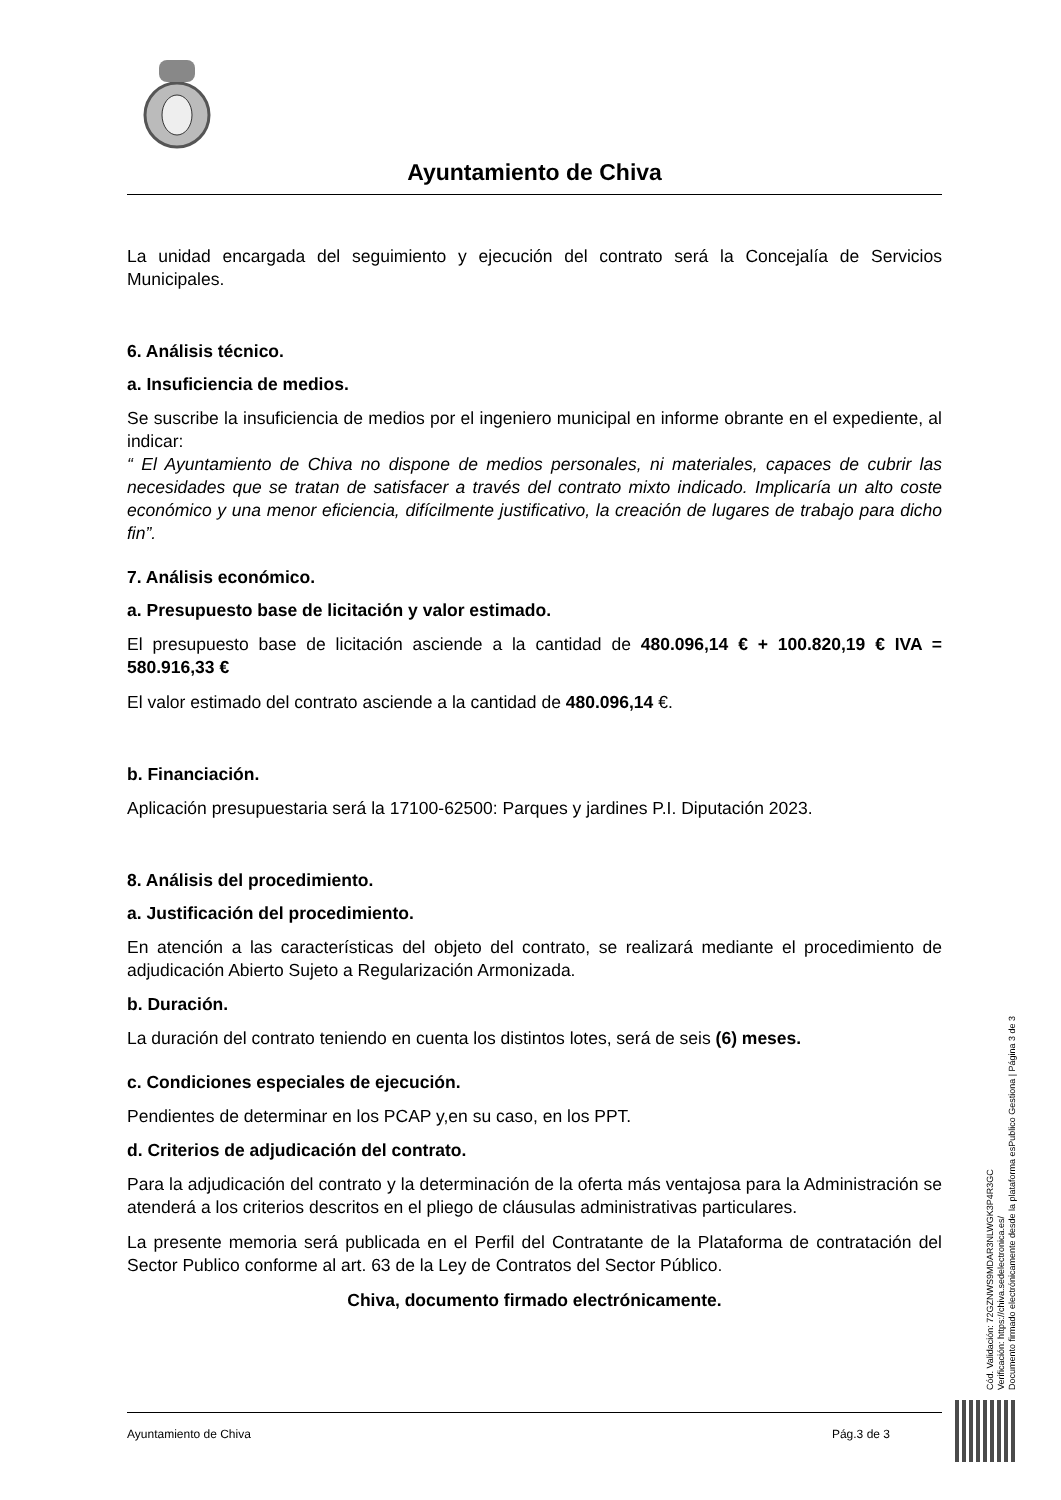Ayuntamiento de Chiva
La unidad encargada del seguimiento y ejecución del contrato será la Concejalía de Servicios Municipales.
6. Análisis técnico.
a. Insuficiencia de medios.
Se suscribe la insuficiencia de medios por el ingeniero municipal en informe obrante en el expediente, al indicar:
“ El Ayuntamiento de Chiva no dispone de medios personales, ni materiales, capaces de cubrir las necesidades que se tratan de satisfacer a través del contrato mixto indicado. Implicaría un alto coste económico y una menor eficiencia, difícilmente justificativo, la creación de lugares de trabajo para dicho fin”.
7. Análisis económico.
a. Presupuesto base de licitación y valor estimado.
El presupuesto base de licitación asciende a la cantidad de 480.096,14 € + 100.820,19 € IVA = 580.916,33 €
El valor estimado del contrato asciende a la cantidad de 480.096,14 €.
b. Financiación.
Aplicación presupuestaria será la 17100-62500: Parques y jardines P.I. Diputación 2023.
8. Análisis del procedimiento.
a. Justificación del procedimiento.
En atención a las características del objeto del contrato, se realizará mediante el procedimiento de adjudicación Abierto Sujeto a Regularización Armonizada.
b. Duración.
La duración del contrato teniendo en cuenta los distintos lotes, será de seis (6) meses.
c. Condiciones especiales de ejecución.
Pendientes de determinar en los PCAP y,en su caso, en los PPT.
d. Criterios de adjudicación del contrato.
Para la adjudicación del contrato y la determinación de la oferta más ventajosa para la Administración se atenderá a los criterios descritos en el pliego de cláusulas administrativas particulares.
La presente memoria será publicada en el Perfil del Contratante de la Plataforma de contratación del Sector Publico conforme al art. 63 de la Ley de Contratos del Sector Público.
Chiva, documento firmado electrónicamente.
Cód. Validación: 72GZNWS9MDAR3NLWGK3P4R3GC
Verificación: https://chiva.sedelectronica.es/
Documento firmado electrónicamente desde la plataforma esPublico Gestiona | Página 3 de 3
Ayuntamiento de Chiva Pág.3 de 3